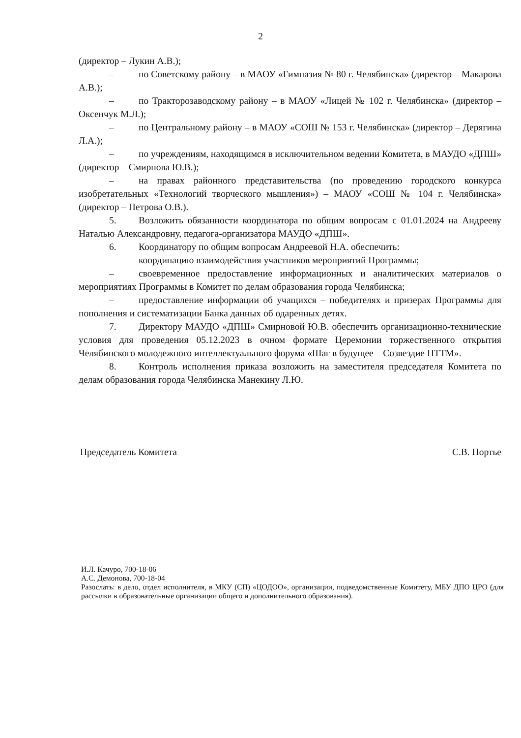2
(директор – Лукин А.В.);
– по Советскому району – в МАОУ «Гимназия № 80 г. Челябинска» (директор – Макарова А.В.);
– по Тракторозаводскому району – в МАОУ «Лицей № 102 г. Челябинска» (директор – Оксенчук М.Л.);
– по Центральному району – в МАОУ «СОШ № 153 г. Челябинска» (директор – Дерягина Л.А.);
– по учреждениям, находящимся в исключительном ведении Комитета, в МАУДО «ДПШ» (директор – Смирнова Ю.В.);
– на правах районного представительства (по проведению городского конкурса изобретательных «Технологий творческого мышления») – МАОУ «СОШ № 104 г. Челябинска» (директор – Петрова О.В.).
5. Возложить обязанности координатора по общим вопросам с 01.01.2024 на Андрееву Наталью Александровну, педагога-организатора МАУДО «ДПШ».
6. Координатору по общим вопросам Андреевой Н.А. обеспечить:
– координацию взаимодействия участников мероприятий Программы;
– своевременное предоставление информационных и аналитических материалов о мероприятиях Программы в Комитет по делам образования города Челябинска;
– предоставление информации об учащихся – победителях и призерах Программы для пополнения и систематизации Банка данных об одаренных детях.
7. Директору МАУДО «ДПШ» Смирновой Ю.В. обеспечить организационно-технические условия для проведения 05.12.2023 в очном формате Церемонии торжественного открытия Челябинского молодежного интеллектуального форума «Шаг в будущее – Созвездие НТТМ».
8. Контроль исполнения приказа возложить на заместителя председателя Комитета по делам образования города Челябинска Манекину Л.Ю.
Председатель Комитета С.В. Портье
И.Л. Качуро, 700-18-06
А.С. Демонова, 700-18-04
Разослать: в дело, отдел исполнителя, в МКУ (СП) «ЦОДОО», организации, подведомственные Комитету, МБУ ДПО ЦРО (для рассылки в образовательные организации общего и дополнительного образования).